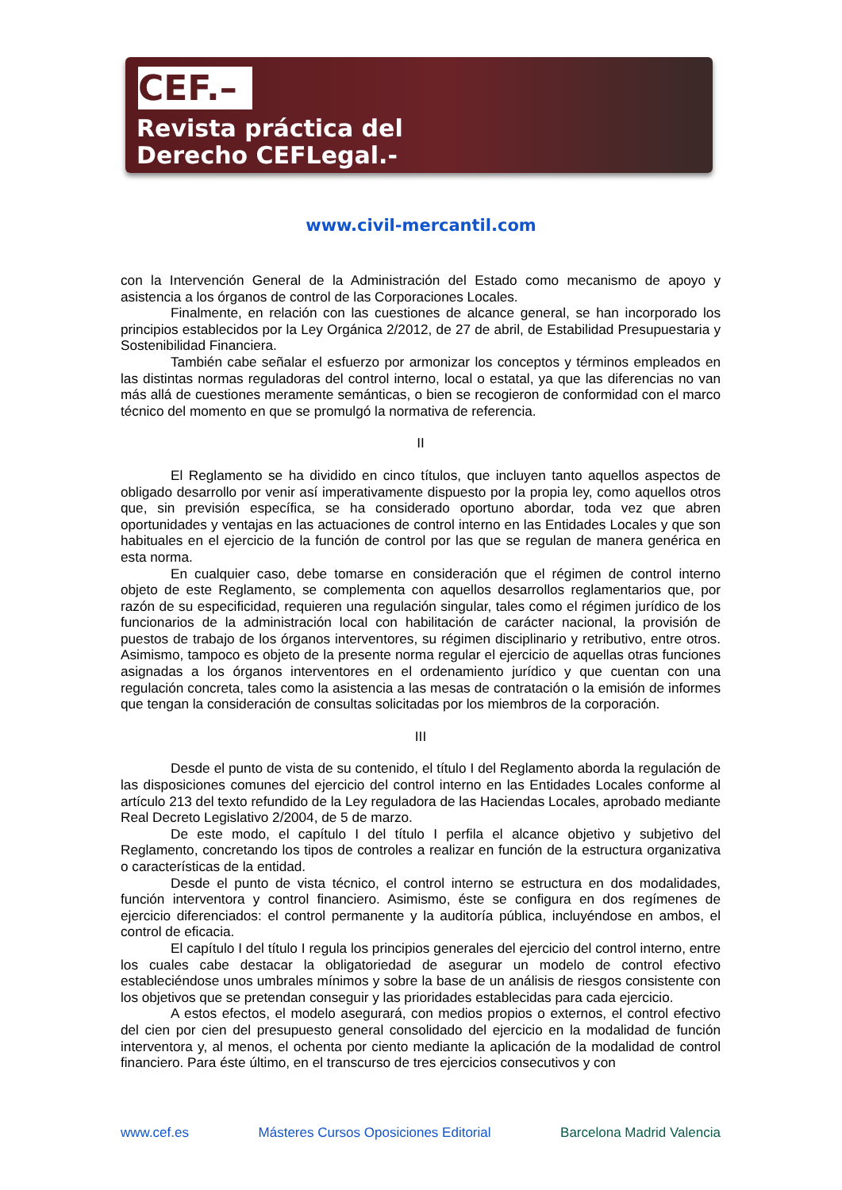CEF.–
Revista práctica del
Derecho CEFLegal.-
www.civil-mercantil.com
con la Intervención General de la Administración del Estado como mecanismo de apoyo y asistencia a los órganos de control de las Corporaciones Locales.
Finalmente, en relación con las cuestiones de alcance general, se han incorporado los principios establecidos por la Ley Orgánica 2/2012, de 27 de abril, de Estabilidad Presupuestaria y Sostenibilidad Financiera.
También cabe señalar el esfuerzo por armonizar los conceptos y términos empleados en las distintas normas reguladoras del control interno, local o estatal, ya que las diferencias no van más allá de cuestiones meramente semánticas, o bien se recogieron de conformidad con el marco técnico del momento en que se promulgó la normativa de referencia.
II
El Reglamento se ha dividido en cinco títulos, que incluyen tanto aquellos aspectos de obligado desarrollo por venir así imperativamente dispuesto por la propia ley, como aquellos otros que, sin previsión específica, se ha considerado oportuno abordar, toda vez que abren oportunidades y ventajas en las actuaciones de control interno en las Entidades Locales y que son habituales en el ejercicio de la función de control por las que se regulan de manera genérica en esta norma.
En cualquier caso, debe tomarse en consideración que el régimen de control interno objeto de este Reglamento, se complementa con aquellos desarrollos reglamentarios que, por razón de su especificidad, requieren una regulación singular, tales como el régimen jurídico de los funcionarios de la administración local con habilitación de carácter nacional, la provisión de puestos de trabajo de los órganos interventores, su régimen disciplinario y retributivo, entre otros. Asimismo, tampoco es objeto de la presente norma regular el ejercicio de aquellas otras funciones asignadas a los órganos interventores en el ordenamiento jurídico y que cuentan con una regulación concreta, tales como la asistencia a las mesas de contratación o la emisión de informes que tengan la consideración de consultas solicitadas por los miembros de la corporación.
III
Desde el punto de vista de su contenido, el título I del Reglamento aborda la regulación de las disposiciones comunes del ejercicio del control interno en las Entidades Locales conforme al artículo 213 del texto refundido de la Ley reguladora de las Haciendas Locales, aprobado mediante Real Decreto Legislativo 2/2004, de 5 de marzo.
De este modo, el capítulo I del título I perfila el alcance objetivo y subjetivo del Reglamento, concretando los tipos de controles a realizar en función de la estructura organizativa o características de la entidad.
Desde el punto de vista técnico, el control interno se estructura en dos modalidades, función interventora y control financiero. Asimismo, éste se configura en dos regímenes de ejercicio diferenciados: el control permanente y la auditoría pública, incluyéndose en ambos, el control de eficacia.
El capítulo I del título I regula los principios generales del ejercicio del control interno, entre los cuales cabe destacar la obligatoriedad de asegurar un modelo de control efectivo estableciéndose unos umbrales mínimos y sobre la base de un análisis de riesgos consistente con los objetivos que se pretendan conseguir y las prioridades establecidas para cada ejercicio.
A estos efectos, el modelo asegurará, con medios propios o externos, el control efectivo del cien por cien del presupuesto general consolidado del ejercicio en la modalidad de función interventora y, al menos, el ochenta por ciento mediante la aplicación de la modalidad de control financiero. Para éste último, en el transcurso de tres ejercicios consecutivos y con
www.cef.es Másteres Cursos Oposiciones Editorial Barcelona Madrid Valencia